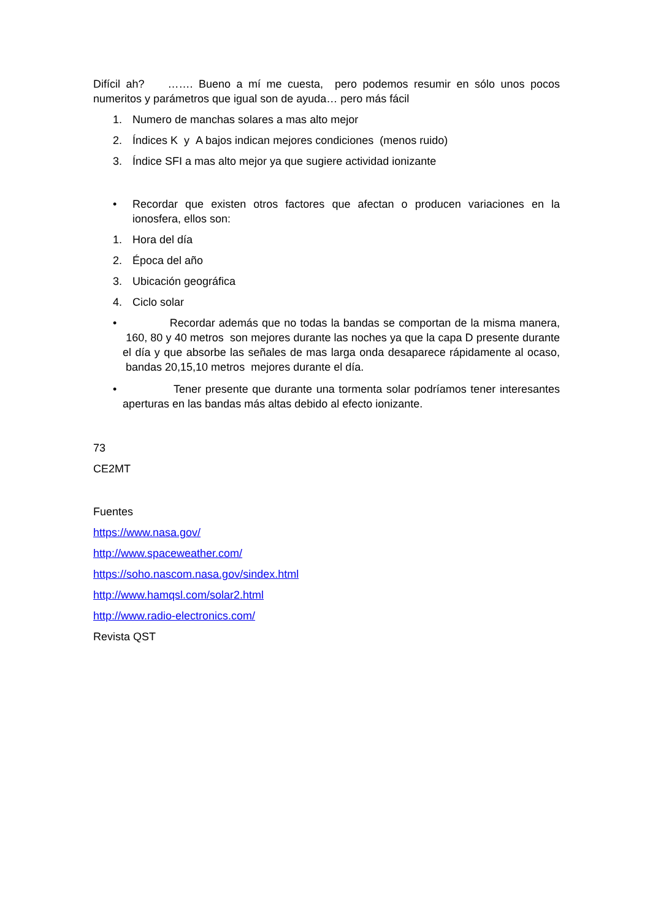Difícil ah? ……. Bueno a mí me cuesta, pero podemos resumir en sólo unos pocos numeritos y parámetros que igual son de ayuda… pero más fácil
1. Numero de manchas solares a mas alto mejor
2. Índices K y A bajos indican mejores condiciones (menos ruido)
3. Índice SFI a mas alto mejor ya que sugiere actividad ionizante
• Recordar que existen otros factores que afectan o producen variaciones en la ionosfera, ellos son:
1. Hora del día
2. Época del año
3. Ubicación geográfica
4. Ciclo solar
• Recordar además que no todas la bandas se comportan de la misma manera, 160, 80 y 40 metros son mejores durante las noches ya que la capa D presente durante el día y que absorbe las señales de mas larga onda desaparece rápidamente al ocaso, bandas 20,15,10 metros mejores durante el día.
• Tener presente que durante una tormenta solar podríamos tener interesantes aperturas en las bandas más altas debido al efecto ionizante.
73
CE2MT
Fuentes
https://www.nasa.gov/
http://www.spaceweather.com/
https://soho.nascom.nasa.gov/sindex.html
http://www.hamqsl.com/solar2.html
http://www.radio-electronics.com/
Revista QST